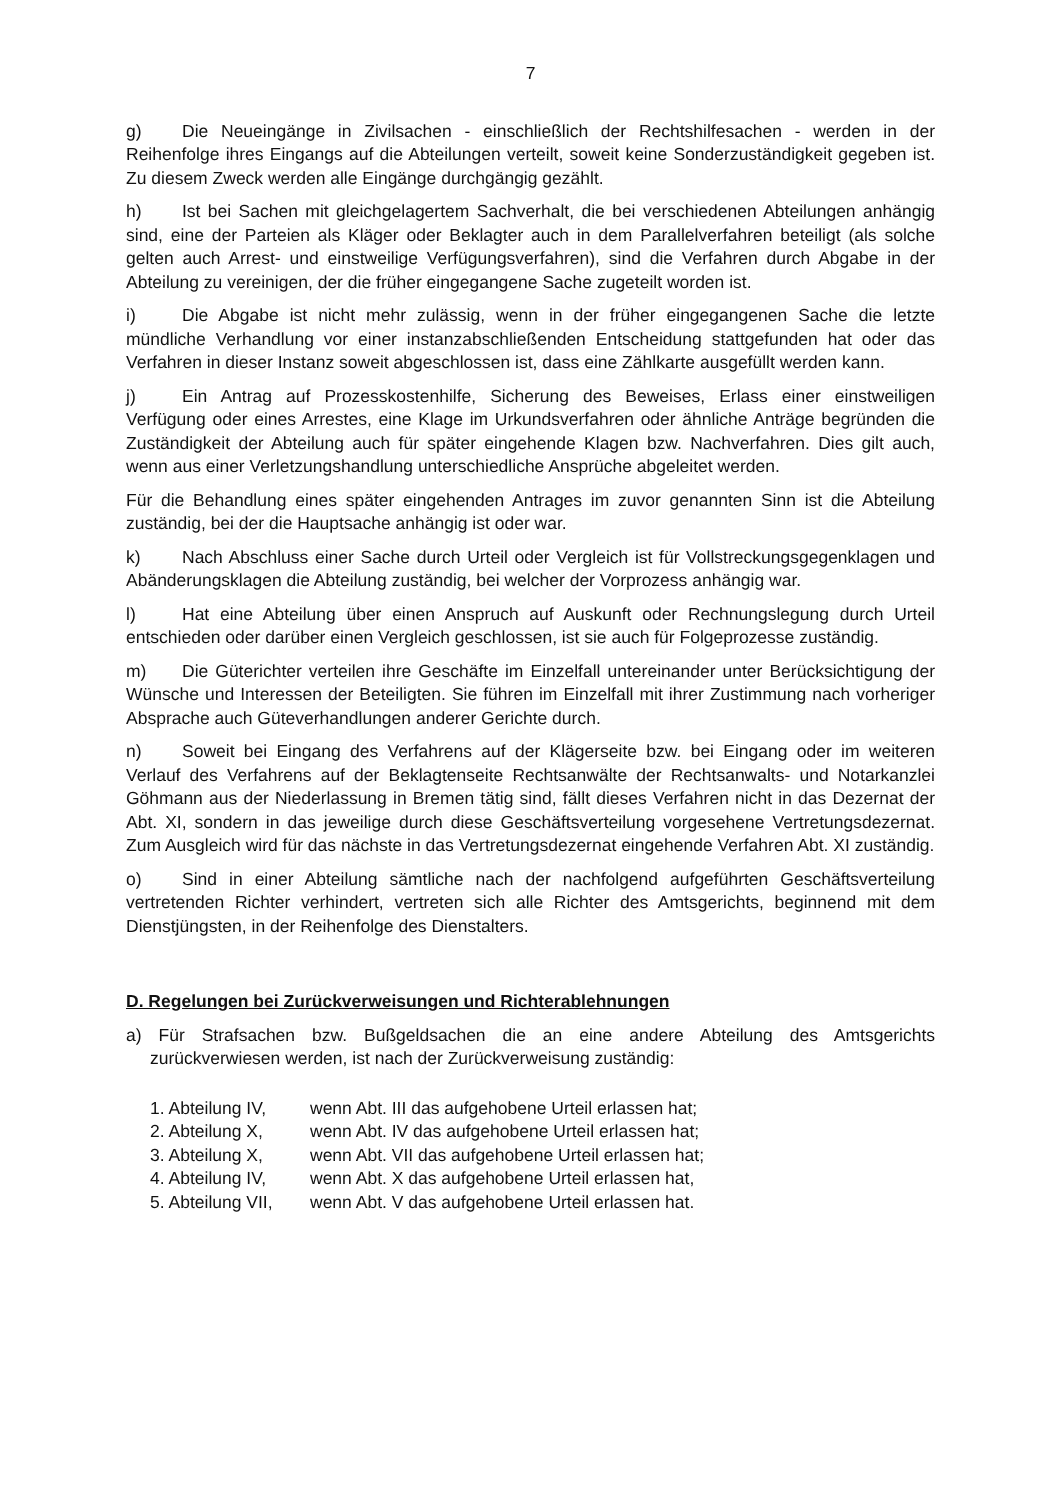7
g) Die Neueingänge in Zivilsachen - einschließlich der Rechtshilfesachen - werden in der Reihenfolge ihres Eingangs auf die Abteilungen verteilt, soweit keine Sonderzuständigkeit gegeben ist. Zu diesem Zweck werden alle Eingänge durchgängig gezählt.
h) Ist bei Sachen mit gleichgelagertem Sachverhalt, die bei verschiedenen Abteilungen anhängig sind, eine der Parteien als Kläger oder Beklagter auch in dem Parallelverfahren beteiligt (als solche gelten auch Arrest- und einstweilige Verfügungsverfahren), sind die Verfahren durch Abgabe in der Abteilung zu vereinigen, der die früher eingegangene Sache zugeteilt worden ist.
i) Die Abgabe ist nicht mehr zulässig, wenn in der früher eingegangenen Sache die letzte mündliche Verhandlung vor einer instanzabschließenden Entscheidung stattgefunden hat oder das Verfahren in dieser Instanz soweit abgeschlossen ist, dass eine Zählkarte ausgefüllt werden kann.
j) Ein Antrag auf Prozesskostenhilfe, Sicherung des Beweises, Erlass einer einstweiligen Verfügung oder eines Arrestes, eine Klage im Urkundsverfahren oder ähnliche Anträge begründen die Zuständigkeit der Abteilung auch für später eingehende Klagen bzw. Nachverfahren. Dies gilt auch, wenn aus einer Verletzungshandlung unterschiedliche Ansprüche abgeleitet werden.
Für die Behandlung eines später eingehenden Antrages im zuvor genannten Sinn ist die Abteilung zuständig, bei der die Hauptsache anhängig ist oder war.
k) Nach Abschluss einer Sache durch Urteil oder Vergleich ist für Vollstreckungsgegenklagen und Abänderungsklagen die Abteilung zuständig, bei welcher der Vorprozess anhängig war.
l) Hat eine Abteilung über einen Anspruch auf Auskunft oder Rechnungslegung durch Urteil entschieden oder darüber einen Vergleich geschlossen, ist sie auch für Folgeprozesse zuständig.
m) Die Güterichter verteilen ihre Geschäfte im Einzelfall untereinander unter Berücksichtigung der Wünsche und Interessen der Beteiligten. Sie führen im Einzelfall mit ihrer Zustimmung nach vorheriger Absprache auch Güteverhandlungen anderer Gerichte durch.
n) Soweit bei Eingang des Verfahrens auf der Klägerseite bzw. bei Eingang oder im weiteren Verlauf des Verfahrens auf der Beklagtenseite Rechtsanwälte der Rechtsanwalts- und Notarkanzlei Göhmann aus der Niederlassung in Bremen tätig sind, fällt dieses Verfahren nicht in das Dezernat der Abt. XI, sondern in das jeweilige durch diese Geschäftsverteilung vorgesehene Vertretungsdezernat. Zum Ausgleich wird für das nächste in das Vertretungsdezernat eingehende Verfahren Abt. XI zuständig.
o) Sind in einer Abteilung sämtliche nach der nachfolgend aufgeführten Geschäftsverteilung vertretenden Richter verhindert, vertreten sich alle Richter des Amtsgerichts, beginnend mit dem Dienstjüngsten, in der Reihenfolge des Dienstalters.
D. Regelungen bei Zurückverweisungen und Richterablehnungen
a) Für Strafsachen bzw. Bußgeldsachen die an eine andere Abteilung des Amtsgerichts zurückverwiesen werden, ist nach der Zurückverweisung zuständig:
| 1. Abteilung IV, | wenn Abt. III das aufgehobene Urteil erlassen hat; |
| 2. Abteilung X, | wenn Abt. IV das aufgehobene Urteil erlassen hat; |
| 3. Abteilung X, | wenn Abt. VII das aufgehobene Urteil erlassen hat; |
| 4. Abteilung IV, | wenn Abt. X das aufgehobene Urteil erlassen hat, |
| 5. Abteilung VII, | wenn Abt. V das aufgehobene Urteil erlassen hat. |